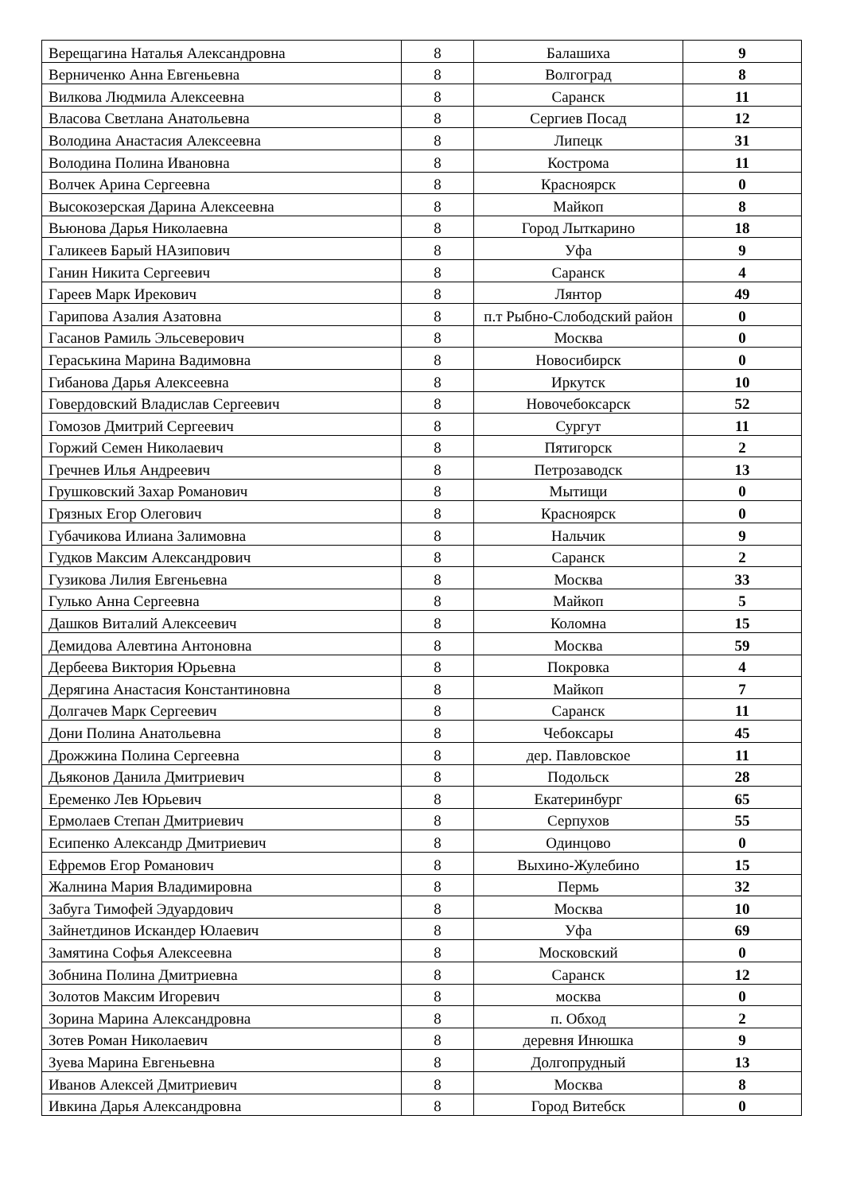| Верещагина Наталья Александровна | 8 | Балашиха | 9 |
| Верниченко Анна Евгеньевна | 8 | Волгоград | 8 |
| Вилкова Людмила Алексеевна | 8 | Саранск | 11 |
| Власова Светлана Анатольевна | 8 | Сергиев Посад | 12 |
| Володина Анастасия Алексеевна | 8 | Липецк | 31 |
| Володина Полина Ивановна | 8 | Кострома | 11 |
| Волчек Арина Сергеевна | 8 | Красноярск | 0 |
| Высокозерская Дарина Алексеевна | 8 | Майкоп | 8 |
| Вьюнова Дарья Николаевна | 8 | Город Лыткарино | 18 |
| Галикеев Барый НАзипович | 8 | Уфа | 9 |
| Ганин Никита Сергеевич | 8 | Саранск | 4 |
| Гареев Марк Ирекович | 8 | Лянтор | 49 |
| Гарипова Азалия Азатовна | 8 | п.т Рыбно-Слободский район | 0 |
| Гасанов Рамиль Эльсеверович | 8 | Москва | 0 |
| Гераськина Марина Вадимовна | 8 | Новосибирск | 0 |
| Гибанова Дарья Алексеевна | 8 | Иркутск | 10 |
| Говердовский Владислав Сергеевич | 8 | Новочебоксарск | 52 |
| Гомозов Дмитрий Сергеевич | 8 | Сургут | 11 |
| Горжий Семен Николаевич | 8 | Пятигорск | 2 |
| Гречнев Илья Андреевич | 8 | Петрозаводск | 13 |
| Грушковский Захар Романович | 8 | Мытищи | 0 |
| Грязных Егор Олегович | 8 | Красноярск | 0 |
| Губачикова Илиана Залимовна | 8 | Нальчик | 9 |
| Гудков Максим Александрович | 8 | Саранск | 2 |
| Гузикова Лилия Евгеньевна | 8 | Москва | 33 |
| Гулько Анна Сергеевна | 8 | Майкоп | 5 |
| Дашков Виталий Алексеевич | 8 | Коломна | 15 |
| Демидова Алевтина Антоновна | 8 | Москва | 59 |
| Дербеева Виктория Юрьевна | 8 | Покровка | 4 |
| Дерягина Анастасия Константиновна | 8 | Майкоп | 7 |
| Долгачев Марк Сергеевич | 8 | Саранск | 11 |
| Дони Полина Анатольевна | 8 | Чебоксары | 45 |
| Дрожжина Полина Сергеевна | 8 | дер. Павловское | 11 |
| Дьяконов Данила Дмитриевич | 8 | Подольск | 28 |
| Еременко Лев Юрьевич | 8 | Екатеринбург | 65 |
| Ермолаев Степан Дмитриевич | 8 | Серпухов | 55 |
| Есипенко Александр Дмитриевич | 8 | Одинцово | 0 |
| Ефремов Егор Романович | 8 | Выхино-Жулебино | 15 |
| Жалнина Мария Владимировна | 8 | Пермь | 32 |
| Забуга Тимофей Эдуардович | 8 | Москва | 10 |
| Зайнетдинов Искандер Юлаевич | 8 | Уфа | 69 |
| Замятина Софья Алексеевна | 8 | Московский | 0 |
| Зобнина Полина Дмитриевна | 8 | Саранск | 12 |
| Золотов Максим Игоревич | 8 | москва | 0 |
| Зорина Марина Александровна | 8 | п. Обход | 2 |
| Зотев Роман Николаевич | 8 | деревня Инюшка | 9 |
| Зуева Марина Евгеньевна | 8 | Долгопрудный | 13 |
| Иванов Алексей Дмитриевич | 8 | Москва | 8 |
| Ивкина Дарья Александровна | 8 | Город Витебск | 0 |